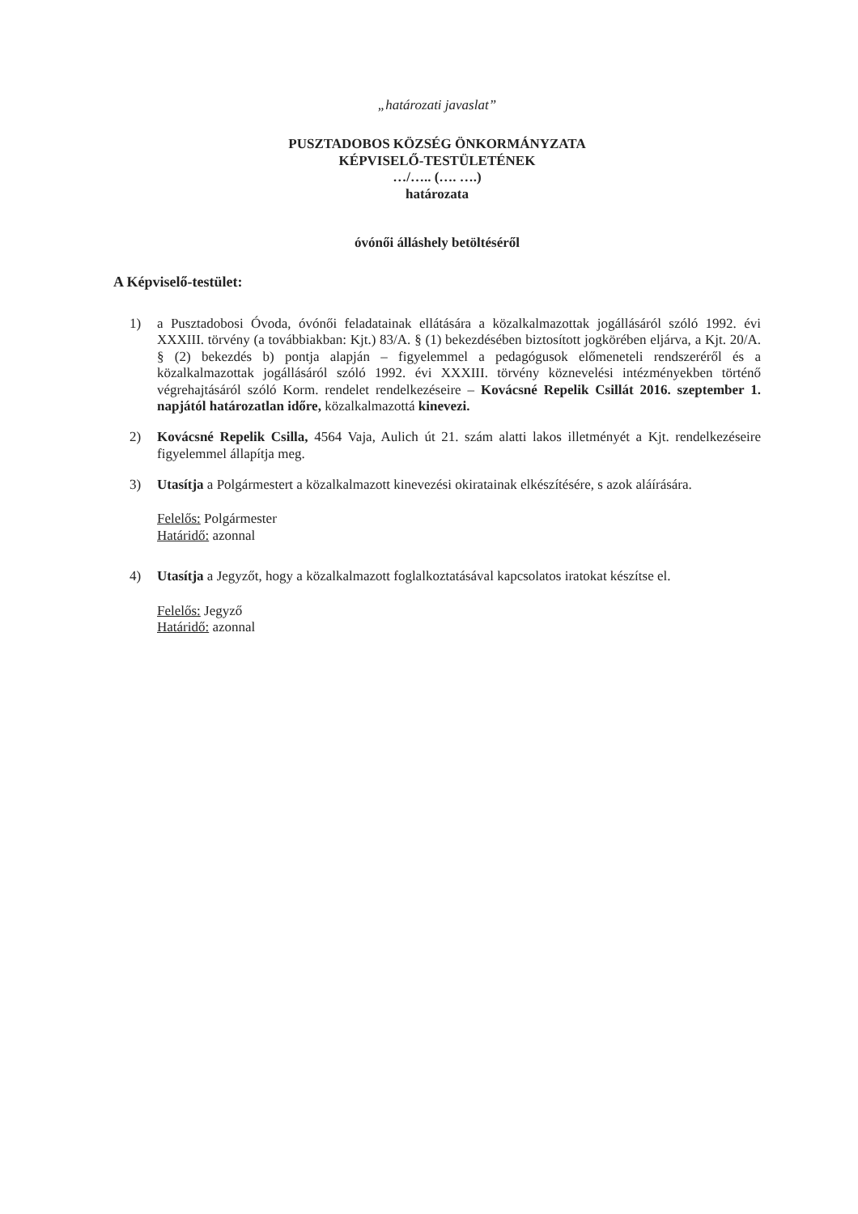„határozati javaslat”
PUSZTADOBOS KÖZSÉG ÖNKORMÁNYZATA
KÉPVISELŐ-TESTÜLETÉNEK
…/….. (…. ….)
határozata
óvónői álláshely betöltéséről
A Képviselő-testület:
1) a Pusztadobosi Óvoda, óvónői feladatainak ellátására a közalkalmazottak jogállásáról szóló 1992. évi XXXIII. törvény (a továbbiakban: Kjt.) 83/A. § (1) bekezdésében biztosított jogkörében eljárva, a Kjt. 20/A. § (2) bekezdés b) pontja alapján – figyelemmel a pedagógusok előmeneteli rendszeréről és a közalkalmazottak jogállásáról szóló 1992. évi XXXIII. törvény köznevelési intézményekben történő végrehajtásáról szóló Korm. rendelet rendelkezéseire – Kovácsné Repelik Csillát 2016. szeptember 1. napjától határozatlan időre, közalkalmazottá kinevezi.
2) Kovácsné Repelik Csilla, 4564 Vaja, Aulich út 21. szám alatti lakos illetményét a Kjt. rendelkezéseire figyelemmel állapítja meg.
3) Utasítja a Polgármestert a közalkalmazott kinevezési okiratainak elkészítésére, s azok aláírására.
Felelős: Polgármester
Határidő: azonnal
4) Utasítja a Jegyzőt, hogy a közalkalmazott foglalkoztatásával kapcsolatos iratokat készítse el.
Felelős: Jegyző
Határidő: azonnal